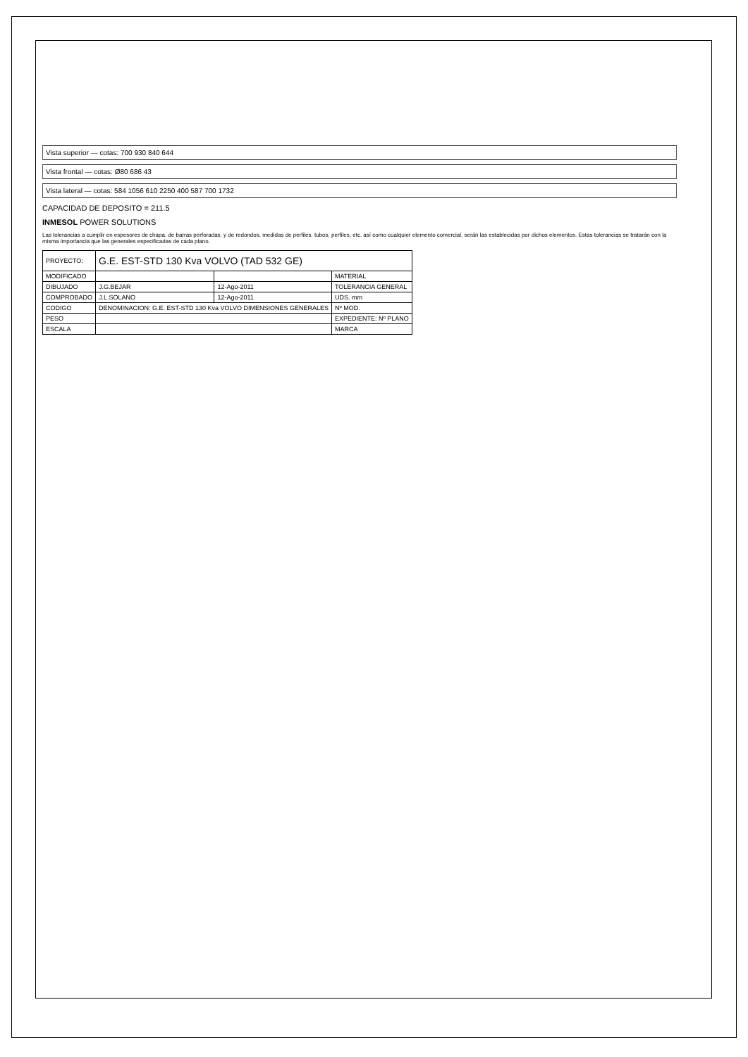Vista superior — cotas: 700 930 840 644
Vista frontal — cotas: Ø80 686 43
Vista lateral — cotas: 584 1056 610 2250 400 587 700 1732
CAPACIDAD DE DEPOSITO = 211.5
INMESOL POWER SOLUTIONS
Las tolerancias a cumplir en espesores de chapa, de barras perforadas, y de redondos, medidas de perfiles, tubos, perfiles, etc. así como cualquier elemento comercial, serán las establecidas por dichos elementos. Estas tolerancias se tratarán con la misma importancia que las generales especificadas de cada plano.
| PROYECTO: | G.E. EST-STD 130 Kva VOLVO (TAD 532 GE) | | |
| MODIFICADO | | | MATERIAL |
| DIBUJADO | J.G.BEJAR | 12-Ago-2011 | TOLERANCIA GENERAL |
| COMPROBADO | J.L.SOLANO | 12-Ago-2011 | UDS. mm |
| CODIGO | DENOMINACION: G.E. EST-STD 130 Kva VOLVO DIMENSIONES GENERALES | | Nº MOD. |
| PESO | | | EXPEDIENTE: Nº PLANO |
| ESCALA | | | MARCA |